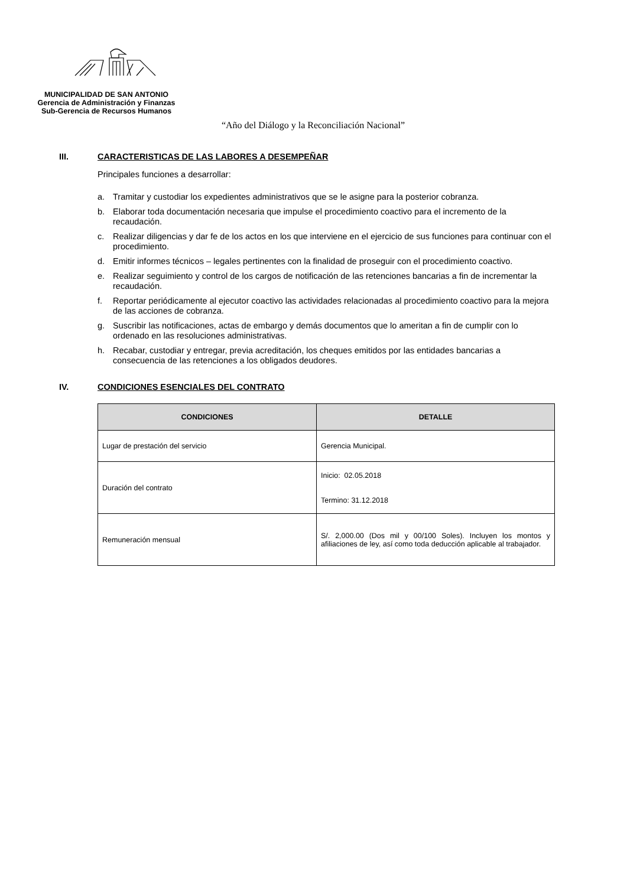MUNICIPALIDAD DE SAN ANTONIO
Gerencia de Administración y Finanzas
Sub-Gerencia de Recursos Humanos
“Año del Diálogo y la Reconciliación Nacional”
III. CARACTERISTICAS DE LAS LABORES A DESEMPEÑAR
Principales funciones a desarrollar:
a. Tramitar y custodiar los expedientes administrativos que se le asigne para la posterior cobranza.
b. Elaborar toda documentación necesaria que impulse el procedimiento coactivo para el incremento de la recaudación.
c. Realizar diligencias y dar fe de los actos en los que interviene en el ejercicio de sus funciones para continuar con el procedimiento.
d. Emitir informes técnicos – legales pertinentes con la finalidad de proseguir con el procedimiento coactivo.
e. Realizar seguimiento y control de los cargos de notificación de las retenciones bancarias a fin de incrementar la recaudación.
f. Reportar periódicamente al ejecutor coactivo las actividades relacionadas al procedimiento coactivo para la mejora de las acciones de cobranza.
g. Suscribir las notificaciones, actas de embargo y demás documentos que lo ameritan a fin de cumplir con lo ordenado en las resoluciones administrativas.
h. Recabar, custodiar y entregar, previa acreditación, los cheques emitidos por las entidades bancarias a consecuencia de las retenciones a los obligados deudores.
IV. CONDICIONES ESENCIALES DEL CONTRATO
| CONDICIONES | DETALLE |
| --- | --- |
| Lugar de prestación del servicio | Gerencia Municipal. |
| Duración del contrato | Inicio: 02.05.2018 Termino: 31.12.2018 |
| Remuneración mensual | S/. 2,000.00 (Dos mil y 00/100 Soles). Incluyen los montos y afiliaciones de ley, así como toda deducción aplicable al trabajador. |